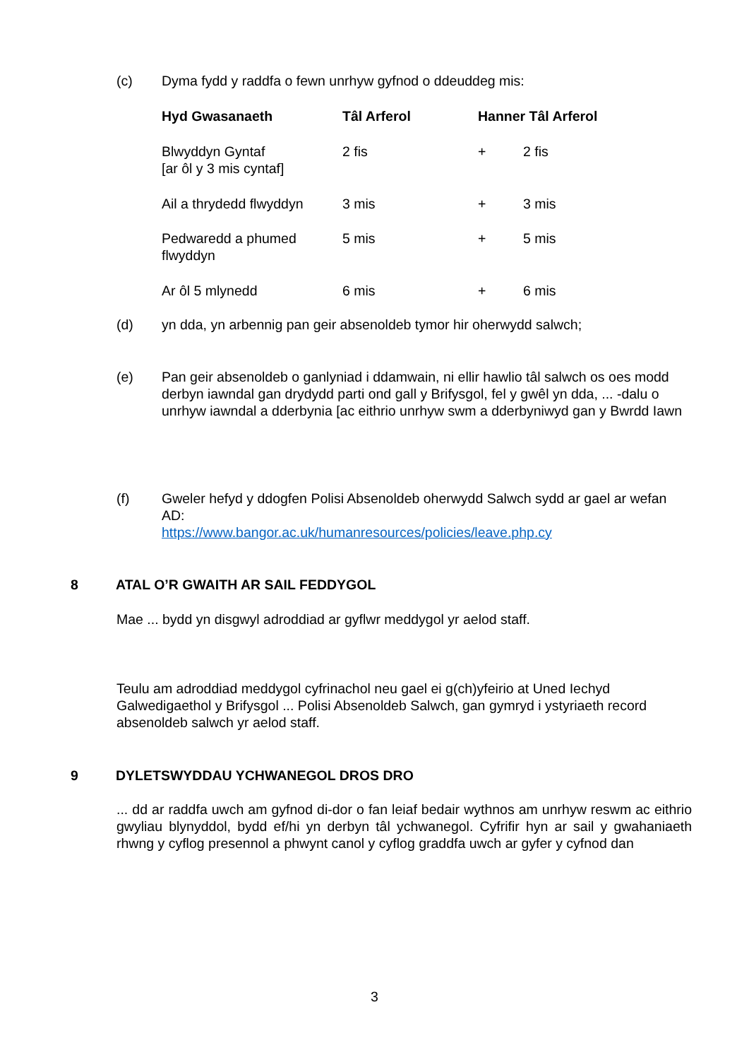(c) Dyma fydd y raddfa o fewn unrhyw gyfnod o ddeuddeg mis:
| Hyd Gwasanaeth | Tâl Arferol | Hanner Tâl Arferol | |
| --- | --- | --- | --- |
| Blwyddyn Gyntaf [ar ôl y 3 mis cyntaf] | 2 fis | + | 2 fis |
| Ail a thrydedd flwyddyn | 3 mis | + | 3 mis |
| Pedwaredd a phumed flwyddyn | 5 mis | + | 5 mis |
| Ar ôl 5 mlynedd | 6 mis | + | 6 mis |
(d) yn dda, yn arbennig pan geir absenoldeb tymor hir oherwydd salwch;
(e) Pan geir absenoldeb o ganlyniad i ddamwain, ni ellir hawlio tâl salwch os oes modd derbyn iawndal gan drydydd parti ond gall y Brifysgol, fel y gwêl yn dda, ... -dalu o unrhyw iawndal a dderbynia [ac eithrio unrhyw swm a dderbyniwyd gan y Bwrdd Iawn
(f) Gweler hefyd y ddogfen Polisi Absenoldeb oherwydd Salwch sydd ar gael ar wefan AD:
https://www.bangor.ac.uk/humanresources/policies/leave.php.cy
8 ATAL O’R GWAITH AR SAIL FEDDYGOL
Mae ... bydd yn disgwyl adroddiad ar gyflwr meddygol yr aelod staff.
Teulu am adroddiad meddygol cyfrinachol neu gael ei g(ch)yfeirio at Uned Iechyd Galwedigaethol y Brifysgol ... Polisi Absenoldeb Salwch, gan gymryd i ystyriaeth record absenoldeb salwch yr aelod staff.
9 DYLETSWYDDAU YCHWANEGOL DROS DRO
... dd ar raddfa uwch am gyfnod di-dor o fan leiaf bedair wythnos am unrhyw reswm ac eithrio gwyliau blynyddol, bydd ef/hi yn derbyn tâl ychwanegol. Cyfrifir hyn ar sail y gwahaniaeth rhwng y cyflog presennol a phwynt canol y cyflog graddfa uwch ar gyfer y cyfnod dan
3